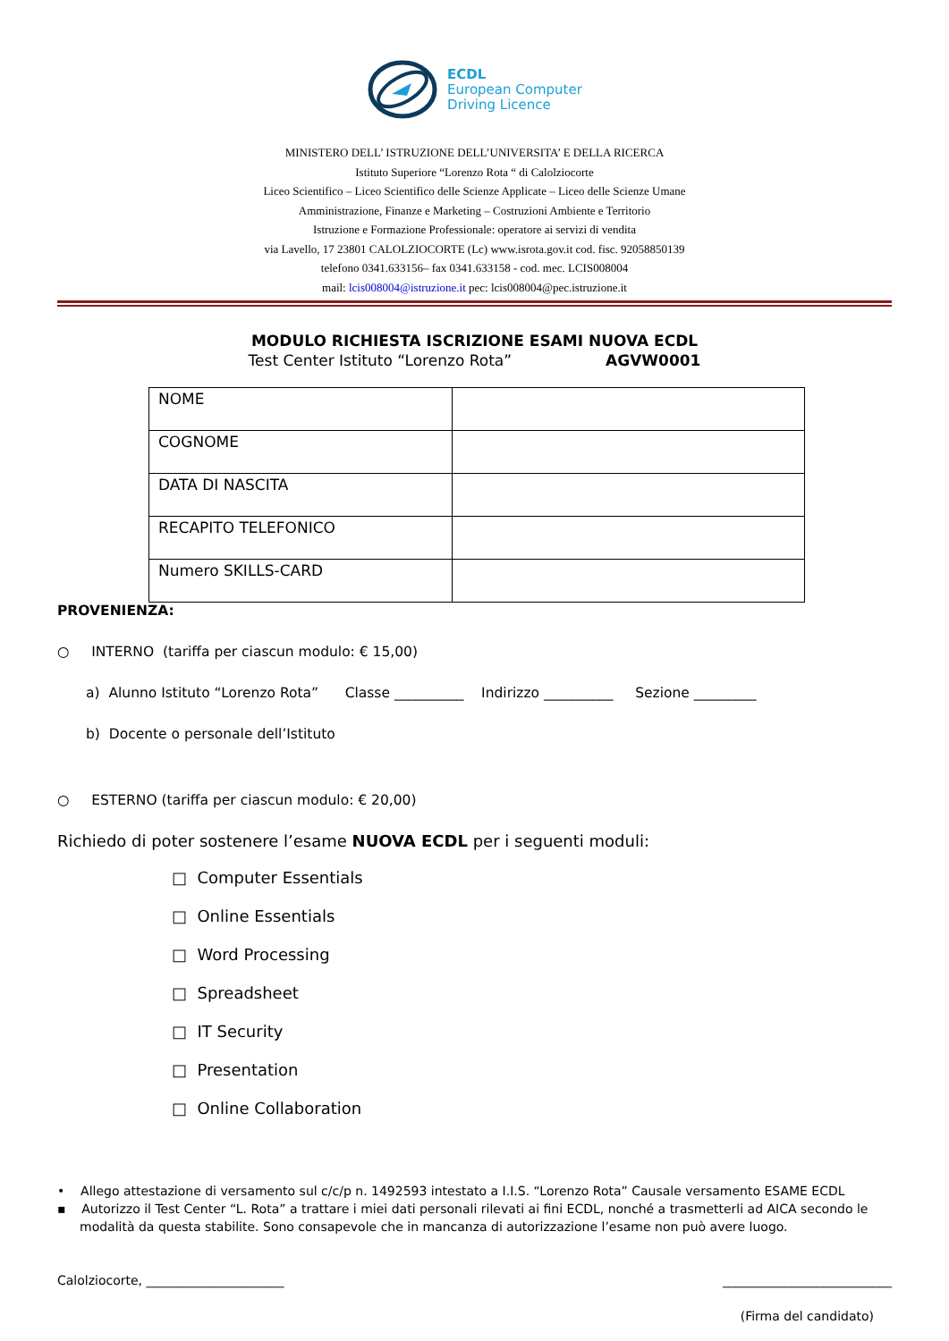ECDL
European Computer
Driving Licence
MINISTERO DELL’ ISTRUZIONE DELL’UNIVERSITA’ E DELLA RICERCA
Istituto Superiore “Lorenzo Rota “ di Calolziocorte
Liceo Scientifico – Liceo Scientifico delle Scienze Applicate – Liceo delle Scienze Umane
Amministrazione, Finanze e Marketing – Costruzioni Ambiente e Territorio
Istruzione e Formazione Professionale: operatore ai servizi di vendita
via Lavello, 17 23801 CALOLZIOCORTE (Lc) www.isrota.gov.it cod. fisc. 92058850139
telefono 0341.633156– fax 0341.633158 - cod. mec. LCIS008004
mail: lcis008004@istruzione.it pec: lcis008004@pec.istruzione.it
MODULO RICHIESTA ISCRIZIONE ESAMI NUOVA ECDL
Test Center Istituto “Lorenzo Rota” AGVW0001
| NOME | |
| COGNOME | |
| DATA DI NASCITA | |
| RECAPITO TELEFONICO | |
| Numero SKILLS-CARD | |
PROVENIENZA:
○ INTERNO (tariffa per ciascun modulo: € 15,00)
a) Alunno Istituto “Lorenzo Rota” Classe __________ Indirizzo __________ Sezione _________
b) Docente o personale dell’Istituto
○ ESTERNO (tariffa per ciascun modulo: € 20,00)
Richiedo di poter sostenere l’esame NUOVA ECDL per i seguenti moduli:
□ Computer Essentials
□ Online Essentials
□ Word Processing
□ Spreadsheet
□ IT Security
□ Presentation
□ Online Collaboration
• Allego attestazione di versamento sul c/c/p n. 1492593 intestato a I.I.S. “Lorenzo Rota” Causale versamento ESAME ECDL
▪ Autorizzo il Test Center “L. Rota” a trattare i miei dati personali rilevati ai fini ECDL, nonché a trasmetterli ad AICA secondo le modalità da questa stabilite. Sono consapevole che in mancanza di autorizzazione l’esame non può avere luogo.
Calolziocorte, ______________________ ___________________________
(Firma del candidato)